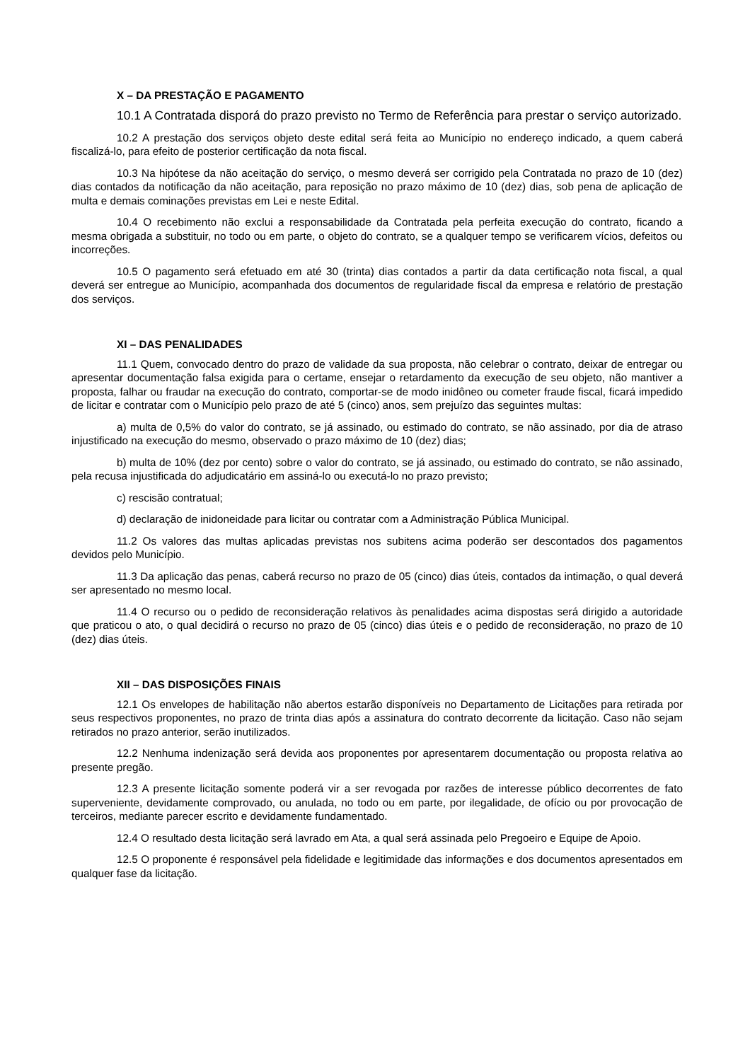X – DA PRESTAÇÃO E PAGAMENTO
10.1 A Contratada disporá do prazo previsto no Termo de Referência para prestar o serviço autorizado.
10.2 A prestação dos serviços objeto deste edital será feita ao Município no endereço indicado, a quem caberá fiscalizá-lo, para efeito de posterior certificação da nota fiscal.
10.3 Na hipótese da não aceitação do serviço, o mesmo deverá ser corrigido pela Contratada no prazo de 10 (dez) dias contados da notificação da não aceitação, para reposição no prazo máximo de 10 (dez) dias, sob pena de aplicação de multa e demais cominações previstas em Lei e neste Edital.
10.4 O recebimento não exclui a responsabilidade da Contratada pela perfeita execução do contrato, ficando a mesma obrigada a substituir, no todo ou em parte, o objeto do contrato, se a qualquer tempo se verificarem vícios, defeitos ou incorreções.
10.5 O pagamento será efetuado em até 30 (trinta) dias contados a partir da data certificação nota fiscal, a qual deverá ser entregue ao Município, acompanhada dos documentos de regularidade fiscal da empresa e relatório de prestação dos serviços.
XI – DAS PENALIDADES
11.1 Quem, convocado dentro do prazo de validade da sua proposta, não celebrar o contrato, deixar de entregar ou apresentar documentação falsa exigida para o certame, ensejar o retardamento da execução de seu objeto, não mantiver a proposta, falhar ou fraudar na execução do contrato, comportar-se de modo inidôneo ou cometer fraude fiscal, ficará impedido de licitar e contratar com o Município pelo prazo de até 5 (cinco) anos, sem prejuízo das seguintes multas:
a) multa de 0,5% do valor do contrato, se já assinado, ou estimado do contrato, se não assinado, por dia de atraso injustificado na execução do mesmo, observado o prazo máximo de 10 (dez) dias;
b) multa de 10% (dez por cento) sobre o valor do contrato, se já assinado, ou estimado do contrato, se não assinado, pela recusa injustificada do adjudicatário em assiná-lo ou executá-lo no prazo previsto;
c) rescisão contratual;
d) declaração de inidoneidade para licitar ou contratar com a Administração Pública Municipal.
11.2 Os valores das multas aplicadas previstas nos subitens acima poderão ser descontados dos pagamentos devidos pelo Município.
11.3 Da aplicação das penas, caberá recurso no prazo de 05 (cinco) dias úteis, contados da intimação, o qual deverá ser apresentado no mesmo local.
11.4 O recurso ou o pedido de reconsideração relativos às penalidades acima dispostas será dirigido a autoridade que praticou o ato, o qual decidirá o recurso no prazo de 05 (cinco) dias úteis e o pedido de reconsideração, no prazo de 10 (dez) dias úteis.
XII – DAS DISPOSIÇÕES FINAIS
12.1 Os envelopes de habilitação não abertos estarão disponíveis no Departamento de Licitações para retirada por seus respectivos proponentes, no prazo de trinta dias após a assinatura do contrato decorrente da licitação. Caso não sejam retirados no prazo anterior, serão inutilizados.
12.2 Nenhuma indenização será devida aos proponentes por apresentarem documentação ou proposta relativa ao presente pregão.
12.3 A presente licitação somente poderá vir a ser revogada por razões de interesse público decorrentes de fato superveniente, devidamente comprovado, ou anulada, no todo ou em parte, por ilegalidade, de ofício ou por provocação de terceiros, mediante parecer escrito e devidamente fundamentado.
12.4 O resultado desta licitação será lavrado em Ata, a qual será assinada pelo Pregoeiro e Equipe de Apoio.
12.5 O proponente é responsável pela fidelidade e legitimidade das informações e dos documentos apresentados em qualquer fase da licitação.